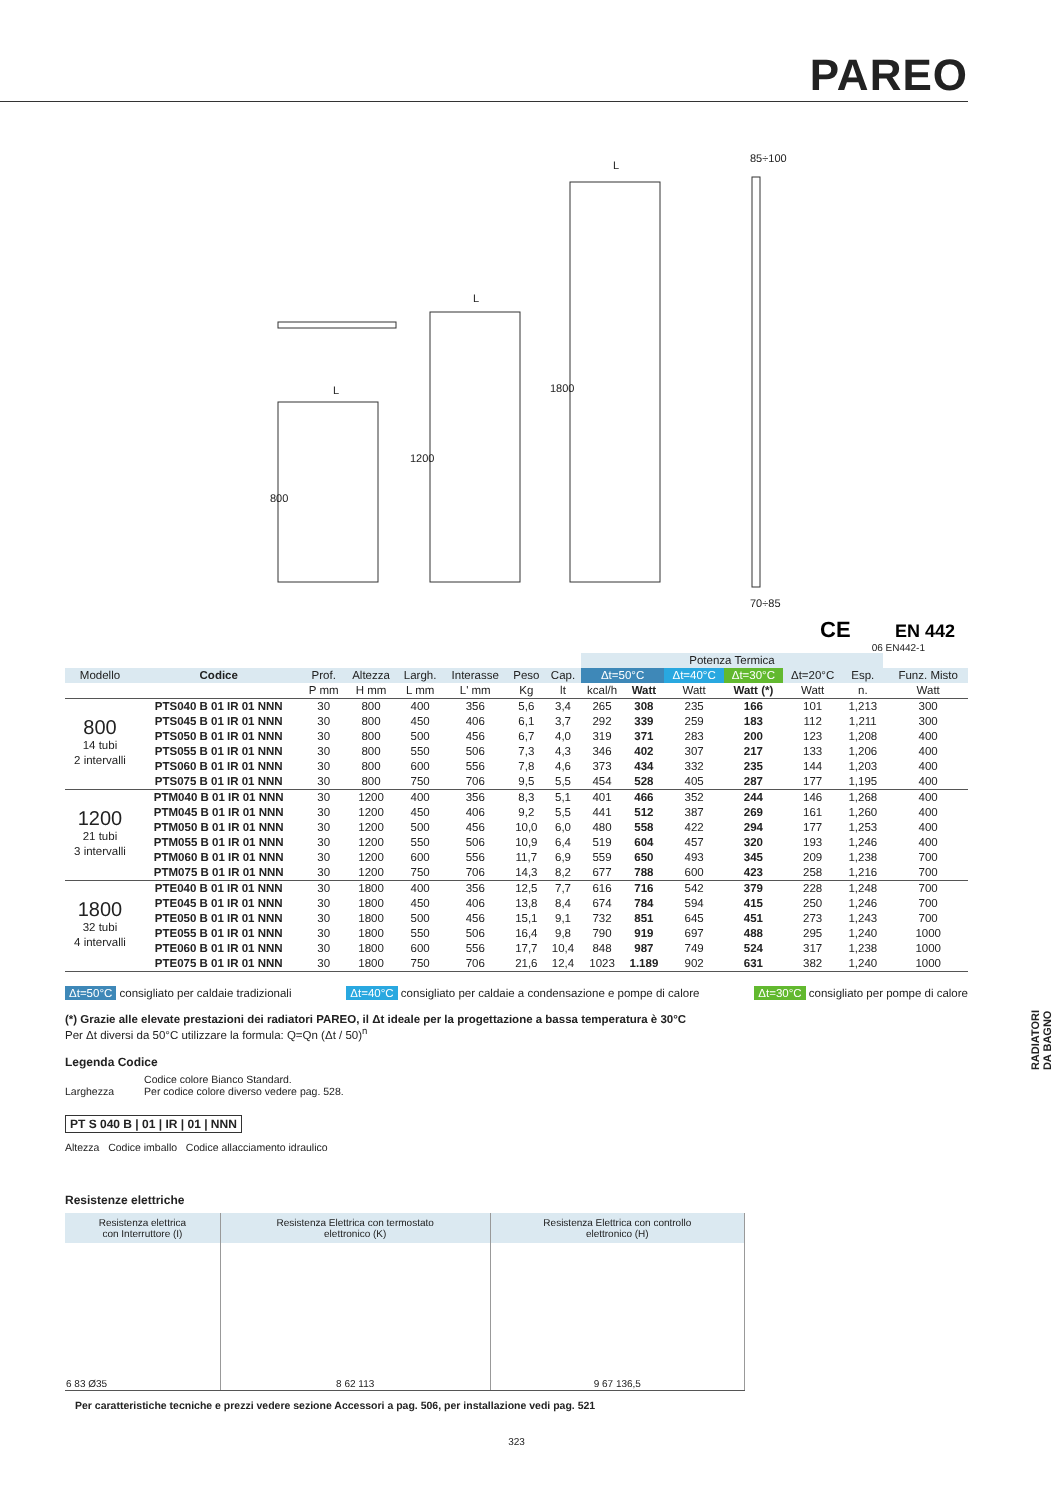PAREO
L
L
L
85÷100
70÷85
800
1200
1800
CE
EN 442
06 EN442-1
| | | | | | | | | Potenza Termica | | | | | | | |
| Modello | Codice | Prof. | Altezza | Largh. | Interasse | Peso | Cap. | Δt=50°C | | Δt=40°C | Δt=30°C | Δt=20°C | Esp. | | Funz. Misto |
| | | P mm | H mm | L mm | L' mm | Kg | lt | kcal/h | Watt | Watt | Watt (*) | Watt | n. | | Watt |
| 800 14 tubi 2 intervalli | PTS040 B 01 IR 01 NNN | 30 | 800 | 400 | 356 | 5,6 | 3,4 | 265 | 308 | 235 | 166 | 101 | 1,213 | | 300 |
| | PTS045 B 01 IR 01 NNN | 30 | 800 | 450 | 406 | 6,1 | 3,7 | 292 | 339 | 259 | 183 | 112 | 1,211 | | 300 |
| | PTS050 B 01 IR 01 NNN | 30 | 800 | 500 | 456 | 6,7 | 4,0 | 319 | 371 | 283 | 200 | 123 | 1,208 | | 400 |
| | PTS055 B 01 IR 01 NNN | 30 | 800 | 550 | 506 | 7,3 | 4,3 | 346 | 402 | 307 | 217 | 133 | 1,206 | | 400 |
| | PTS060 B 01 IR 01 NNN | 30 | 800 | 600 | 556 | 7,8 | 4,6 | 373 | 434 | 332 | 235 | 144 | 1,203 | | 400 |
| | PTS075 B 01 IR 01 NNN | 30 | 800 | 750 | 706 | 9,5 | 5,5 | 454 | 528 | 405 | 287 | 177 | 1,195 | | 400 |
| 1200 21 tubi 3 intervalli | PTM040 B 01 IR 01 NNN | 30 | 1200 | 400 | 356 | 8,3 | 5,1 | 401 | 466 | 352 | 244 | 146 | 1,268 | | 400 |
| | PTM045 B 01 IR 01 NNN | 30 | 1200 | 450 | 406 | 9,2 | 5,5 | 441 | 512 | 387 | 269 | 161 | 1,260 | | 400 |
| | PTM050 B 01 IR 01 NNN | 30 | 1200 | 500 | 456 | 10,0 | 6,0 | 480 | 558 | 422 | 294 | 177 | 1,253 | | 400 |
| | PTM055 B 01 IR 01 NNN | 30 | 1200 | 550 | 506 | 10,9 | 6,4 | 519 | 604 | 457 | 320 | 193 | 1,246 | | 400 |
| | PTM060 B 01 IR 01 NNN | 30 | 1200 | 600 | 556 | 11,7 | 6,9 | 559 | 650 | 493 | 345 | 209 | 1,238 | | 700 |
| | PTM075 B 01 IR 01 NNN | 30 | 1200 | 750 | 706 | 14,3 | 8,2 | 677 | 788 | 600 | 423 | 258 | 1,216 | | 700 |
| 1800 32 tubi 4 intervalli | PTE040 B 01 IR 01 NNN | 30 | 1800 | 400 | 356 | 12,5 | 7,7 | 616 | 716 | 542 | 379 | 228 | 1,248 | | 700 |
| | PTE045 B 01 IR 01 NNN | 30 | 1800 | 450 | 406 | 13,8 | 8,4 | 674 | 784 | 594 | 415 | 250 | 1,246 | | 700 |
| | PTE050 B 01 IR 01 NNN | 30 | 1800 | 500 | 456 | 15,1 | 9,1 | 732 | 851 | 645 | 451 | 273 | 1,243 | | 700 |
| | PTE055 B 01 IR 01 NNN | 30 | 1800 | 550 | 506 | 16,4 | 9,8 | 790 | 919 | 697 | 488 | 295 | 1,240 | | 1000 |
| | PTE060 B 01 IR 01 NNN | 30 | 1800 | 600 | 556 | 17,7 | 10,4 | 848 | 987 | 749 | 524 | 317 | 1,238 | | 1000 |
| | PTE075 B 01 IR 01 NNN | 30 | 1800 | 750 | 706 | 21,6 | 12,4 | 1023 | 1.189 | 902 | 631 | 382 | 1,240 | | 1000 |
Δt=50°C consigliato per caldaie tradizionali
Δt=40°C consigliato per caldaie a condensazione e pompe di calore
Δt=30°C consigliato per pompe di calore
(*) Grazie alle elevate prestazioni dei radiatori PAREO, il Δt ideale per la progettazione a bassa temperatura è 30°C
Per Δt diversi da 50°C utilizzare la formula: Q=Qn (Δt / 50)<sup>n</sup>
Legenda Codice
Larghezza
Codice colore Bianco Standard.
Per codice colore diverso vedere pag. 528.
PT S 040 B | 01 | IR | 01 | NNN
Altezza Codice imballo Codice allacciamento idraulico
Resistenze elettriche
| Resistenza elettrica con Interruttore (I) | Resistenza Elettrica con termostato elettronico (K) | Resistenza Elettrica con controllo elettronico (H) |
| --- | --- | --- |
| 6 83 Ø35 | 8 62 113 | 9 67 136,5 |
Per caratteristiche tecniche e prezzi vedere sezione Accessori a pag. 506, per installazione vedi pag. 521
323
RADIATORI
DA BAGNO